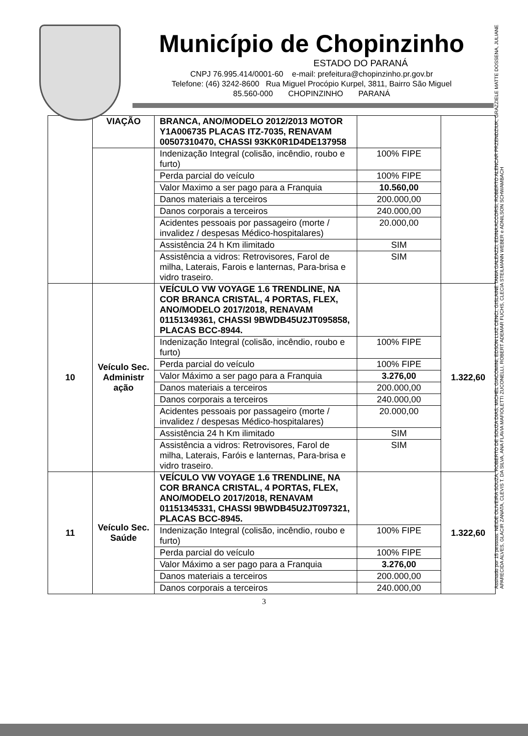Município de Chopinzinho
ESTADO DO PARANÁ
CNPJ 76.995.414/0001-60 e-mail: prefeitura@chopinzinho.pr.gov.br
Telefone: (46) 3242-8600 Rua Miguel Procópio Kurpel, 3811, Bairro São Miguel
85.560-000 CHOPINZINHO PARANÁ
| | VIAÇÃO | BRANCA, ANO/MODELO 2012/2013 MOTOR Y1A006735 PLACAS ITZ-7035, RENAVAM 00507310470, CHASSI 93KK0R1D4DE137958 | | |
| | | Indenização Integral (colisão, incêndio, roubo e furto) | 100% FIPE | |
| | | Perda parcial do veículo | 100% FIPE | |
| | | Valor Maximo a ser pago para a Franquia | 10.560,00 | |
| | | Danos materiais a terceiros | 200.000,00 | |
| | | Danos corporais a terceiros | 240.000,00 | |
| | | Acidentes pessoais por passageiro (morte / invalidez / despesas Médico-hospitalares) | 20.000,00 | |
| | | Assistência 24 h Km ilimitado | SIM | |
| | | Assistência a vidros: Retrovisores, Farol de milha, Laterais, Farois e lanternas, Para-brisa e vidro traseiro. | SIM | |
| 10 | Veículo Sec. Administr ação | VEÍCULO VW VOYAGE 1.6 TRENDLINE, NA COR BRANCA CRISTAL, 4 PORTAS, FLEX, ANO/MODELO 2017/2018, RENAVAM 01151349361, CHASSI 9BWDB45U2JT095858, PLACAS BCC-8944. | | 1.322,60 |
| | | Indenização Integral (colisão, incêndio, roubo e furto) | 100% FIPE | |
| | | Perda parcial do veículo | 100% FIPE | |
| | | Valor Máximo a ser pago para a Franquia | 3.276,00 | |
| | | Danos materiais a terceiros | 200.000,00 | |
| | | Danos corporais a terceiros | 240.000,00 | |
| | | Acidentes pessoais por passageiro (morte / invalidez / despesas Médico-hospitalares) | 20.000,00 | |
| | | Assistência 24 h Km ilimitado | SIM | |
| | | Assistência a vidros: Retrovisores, Farol de milha, Laterais, Faróis e lanternas, Para-brisa e vidro traseiro. | SIM | |
| 11 | Veículo Sec. Saúde | VEÍCULO VW VOYAGE 1.6 TRENDLINE, NA COR BRANCA CRISTAL, 4 PORTAS, FLEX, ANO/MODELO 2017/2018, RENAVAM 01151345331, CHASSI 9BWDB45U2JT097321, PLACAS BCC-8945. | | 1.322,60 |
| | | Indenização Integral (colisão, incêndio, roubo e furto) | 100% FIPE | |
| | | Perda parcial do veículo | 100% FIPE | |
| | | Valor Máximo a ser pago para a Franquia | 3.276,00 | |
| | | Danos materiais a terceiros | 200.000,00 | |
| | | Danos corporais a terceiros | 240.000,00 | |
3
Assinado por 15 pessoas: NEIDE OLIVEIRA SOUZA, ROBERTO DE SOUZA DIAS, MICHEL GIACOMINI, EDSON LUIZ CENCI, GISLAINE TANIA GALEAZZI, EDINA ACCORSI, ROBERTO ALENCAR PRZENDZIUK, GRAZZIELE MATTE DOSSENA, JULIANE APARECIDA ALVES, GLACIR ZANATA, CLEVIS T. DA SILVA, ANA FLAVIA MAFIOLETTI ZUCONELLI, ROBERT ADEMAR FUCHS, CLECIA STEILMANN WEBER e ADNILSON SCHWAMBACH